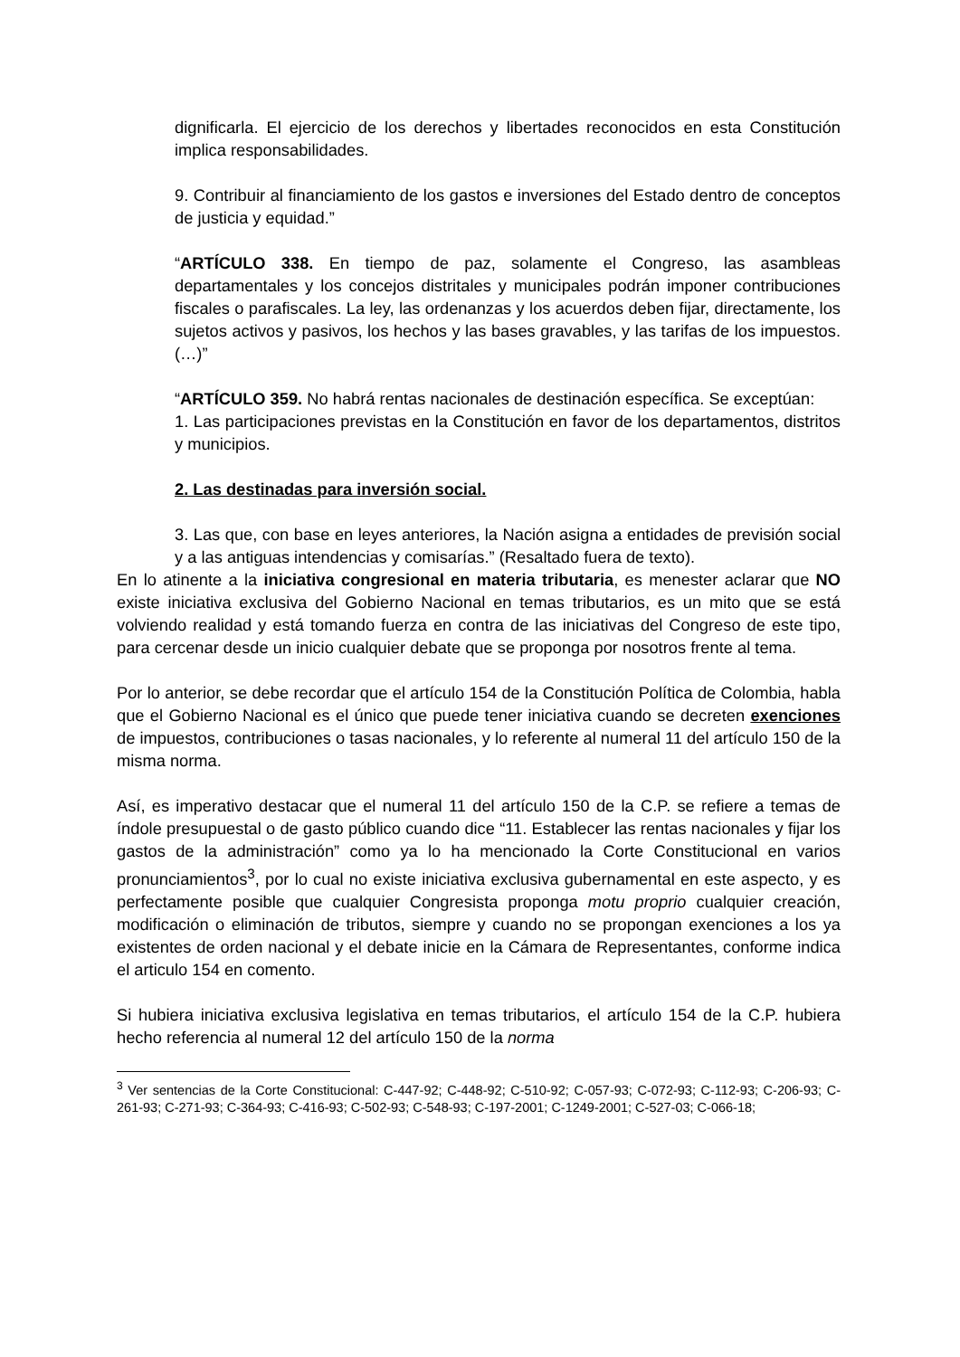dignificarla. El ejercicio de los derechos y libertades reconocidos en esta Constitución implica responsabilidades.
9. Contribuir al financiamiento de los gastos e inversiones del Estado dentro de conceptos de justicia y equidad.”
“ARTÍCULO 338. En tiempo de paz, solamente el Congreso, las asambleas departamentales y los concejos distritales y municipales podrán imponer contribuciones fiscales o parafiscales. La ley, las ordenanzas y los acuerdos deben fijar, directamente, los sujetos activos y pasivos, los hechos y las bases gravables, y las tarifas de los impuestos. (…)”
“ARTÍCULO 359. No habrá rentas nacionales de destinación específica. Se exceptúan:
1. Las participaciones previstas en la Constitución en favor de los departamentos, distritos y municipios.
2. Las destinadas para inversión social.
3. Las que, con base en leyes anteriores, la Nación asigna a entidades de previsión social y a las antiguas intendencias y comisarías.” (Resaltado fuera de texto).
En lo atinente a la iniciativa congresional en materia tributaria, es menester aclarar que NO existe iniciativa exclusiva del Gobierno Nacional en temas tributarios, es un mito que se está volviendo realidad y está tomando fuerza en contra de las iniciativas del Congreso de este tipo, para cercenar desde un inicio cualquier debate que se proponga por nosotros frente al tema.
Por lo anterior, se debe recordar que el artículo 154 de la Constitución Política de Colombia, habla que el Gobierno Nacional es el único que puede tener iniciativa cuando se decreten exenciones de impuestos, contribuciones o tasas nacionales, y lo referente al numeral 11 del artículo 150 de la misma norma.
Así, es imperativo destacar que el numeral 11 del artículo 150 de la C.P. se refiere a temas de índole presupuestal o de gasto público cuando dice “11. Establecer las rentas nacionales y fijar los gastos de la administración” como ya lo ha mencionado la Corte Constitucional en varios pronunciamientos<sup>3</sup>, por lo cual no existe iniciativa exclusiva gubernamental en este aspecto, y es perfectamente posible que cualquier Congresista proponga motu proprio cualquier creación, modificación o eliminación de tributos, siempre y cuando no se propongan exenciones a los ya existentes de orden nacional y el debate inicie en la Cámara de Representantes, conforme indica el articulo 154 en comento.
Si hubiera iniciativa exclusiva legislativa en temas tributarios, el artículo 154 de la C.P. hubiera hecho referencia al numeral 12 del artículo 150 de la norma
<sup>3</sup> Ver sentencias de la Corte Constitucional: C-447-92; C-448-92; C-510-92; C-057-93; C-072-93; C-112-93; C-206-93; C-261-93; C-271-93; C-364-93; C-416-93; C-502-93; C-548-93; C-197-2001; C-1249-2001; C-527-03; C-066-18;